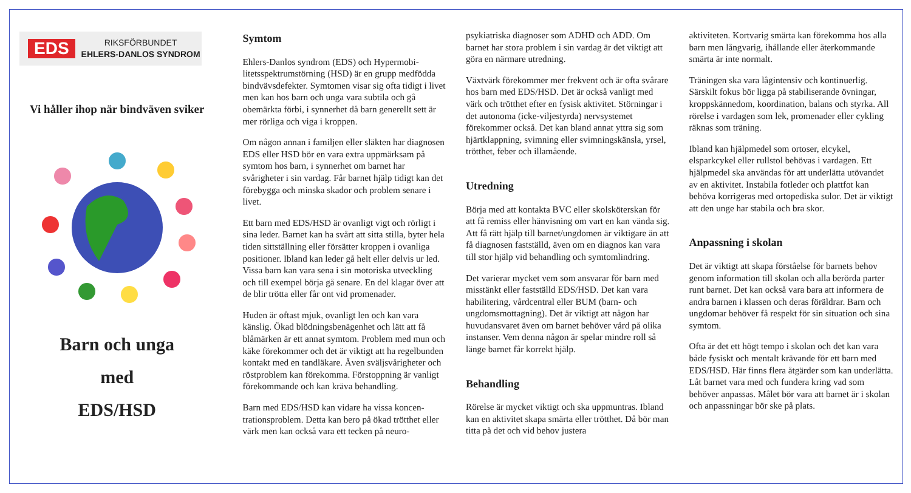EDS RIKSFÖRBUNDET
EHLERS-DANLOS SYNDROM
Vi håller ihop när bindväven sviker
Barn och unga
med
EDS/HSD
Symtom
Ehlers-Danlos syndrom (EDS) och Hypermobi­litetsspektrumstörning (HSD) är en grupp med­födda bindvävsdefekter. Symtomen visar sig ofta tidigt i livet men kan hos barn och unga vara sub­tila och gå obemärkta förbi, i synnerhet då barn generellt sett är mer rörliga och viga i kroppen.
Om någon annan i familjen eller släkten har diag­nosen EDS eller HSD bör en vara extra uppmärk­sam på symtom hos barn, i synnerhet om barnet har svårigheter i sin vardag. Får barnet hjälp tidigt kan det förebygga och minska skador och problem senare i livet.
Ett barn med EDS/HSD är ovanligt vigt och rörligt i sina leder. Barnet kan ha svårt att sitta stilla, byter hela tiden sittställning eller försätter kroppen i ovanliga positioner. Ibland kan leder gå helt eller delvis ur led. Vissa barn kan vara sena i sin motoriska utveckling och till exempel börja gå senare. En del klagar över att de blir trötta eller får ont vid promenader.
Huden är oftast mjuk, ovanligt len och kan vara känslig. Ökad blödningsbenägenhet och lätt att få blåmärken är ett annat symtom. Problem med mun och käke förekommer och det är viktigt att ha regelbunden kontakt med en tandläkare. Även sväljsvårigheter och röstproblem kan förekomma. Förstoppning är vanligt förekommande och kan kräva behandling.
Barn med EDS/HSD kan vidare ha vissa koncen­trationsproblem. Detta kan bero på ökad trötthet eller värk men kan också vara ett tecken på neuro-
psykiatriska diagnoser som ADHD och ADD. Om barnet har stora problem i sin vardag är det viktigt att göra en närmare utredning.
Växtvärk förekommer mer frekvent och är ofta svårare hos barn med EDS/HSD. Det är också vanligt med värk och trötthet efter en fysisk akti­vitet. Störningar i det autonoma (icke-viljestyrda) nervsystemet förekommer också. Det kan bland annat yttra sig som hjärtklappning, svimning eller svimningskänsla, yrsel, trötthet, feber och illa­mående.
Utredning
Börja med att kontakta BVC eller skolsköterskan för att få remiss eller hänvisning om vart en kan vända sig. Att få rätt hjälp till barnet/ungdomen är viktigare än att få diagnosen fastställd, även om en diagnos kan vara till stor hjälp vid behandling och symtomlindring.
Det varierar mycket vem som ansvarar för barn med misstänkt eller fastställd EDS/HSD. Det kan vara habilitering, vårdcentral eller BUM (barn- och ungdomsmottagning). Det är viktigt att någon har huvudansvaret även om barnet behöver vård på olika instanser. Vem denna någon är spelar mindre roll så länge barnet får korrekt hjälp.
Behandling
Rörelse är mycket viktigt och ska uppmuntras. Ibland kan en aktivitet skapa smärta eller trötthet. Då bör man titta på det och vid behov justera
aktiviteten. Kortvarig smärta kan förekomma hos alla barn men långvarig, ihållande eller återkom­mande smärta är inte normalt.
Träningen ska vara lågintensiv och kontinuerlig. Särskilt fokus bör ligga på stabiliserande övning­ar, kroppskännedom, koordination, balans och styrka. All rörelse i vardagen som lek, promenader eller cykling räknas som träning.
Ibland kan hjälpmedel som ortoser, elcykel, elsparkcykel eller rullstol behövas i vardagen. Ett hjälpmedel ska användas för att underlätta utövandet av en aktivitet. Instabila fotleder och plattfot kan behöva korrigeras med ortopediska sulor. Det är viktigt att den unge har stabila och bra skor.
Anpassning i skolan
Det är viktigt att skapa förståelse för barnets be­hov genom information till skolan och alla berör­da parter runt barnet. Det kan också vara bara att informera de andra barnen i klassen och deras föräldrar. Barn och ungdomar behöver få respekt för sin situation och sina symtom.
Ofta är det ett högt tempo i skolan och det kan vara både fysiskt och mentalt krävande för ett barn med EDS/HSD. Här finns flera åtgärder som kan underlätta. Låt barnet vara med och fundera kring vad som behöver anpassas. Målet bör vara att barnet är i skolan och anpassningar bör ske på plats.